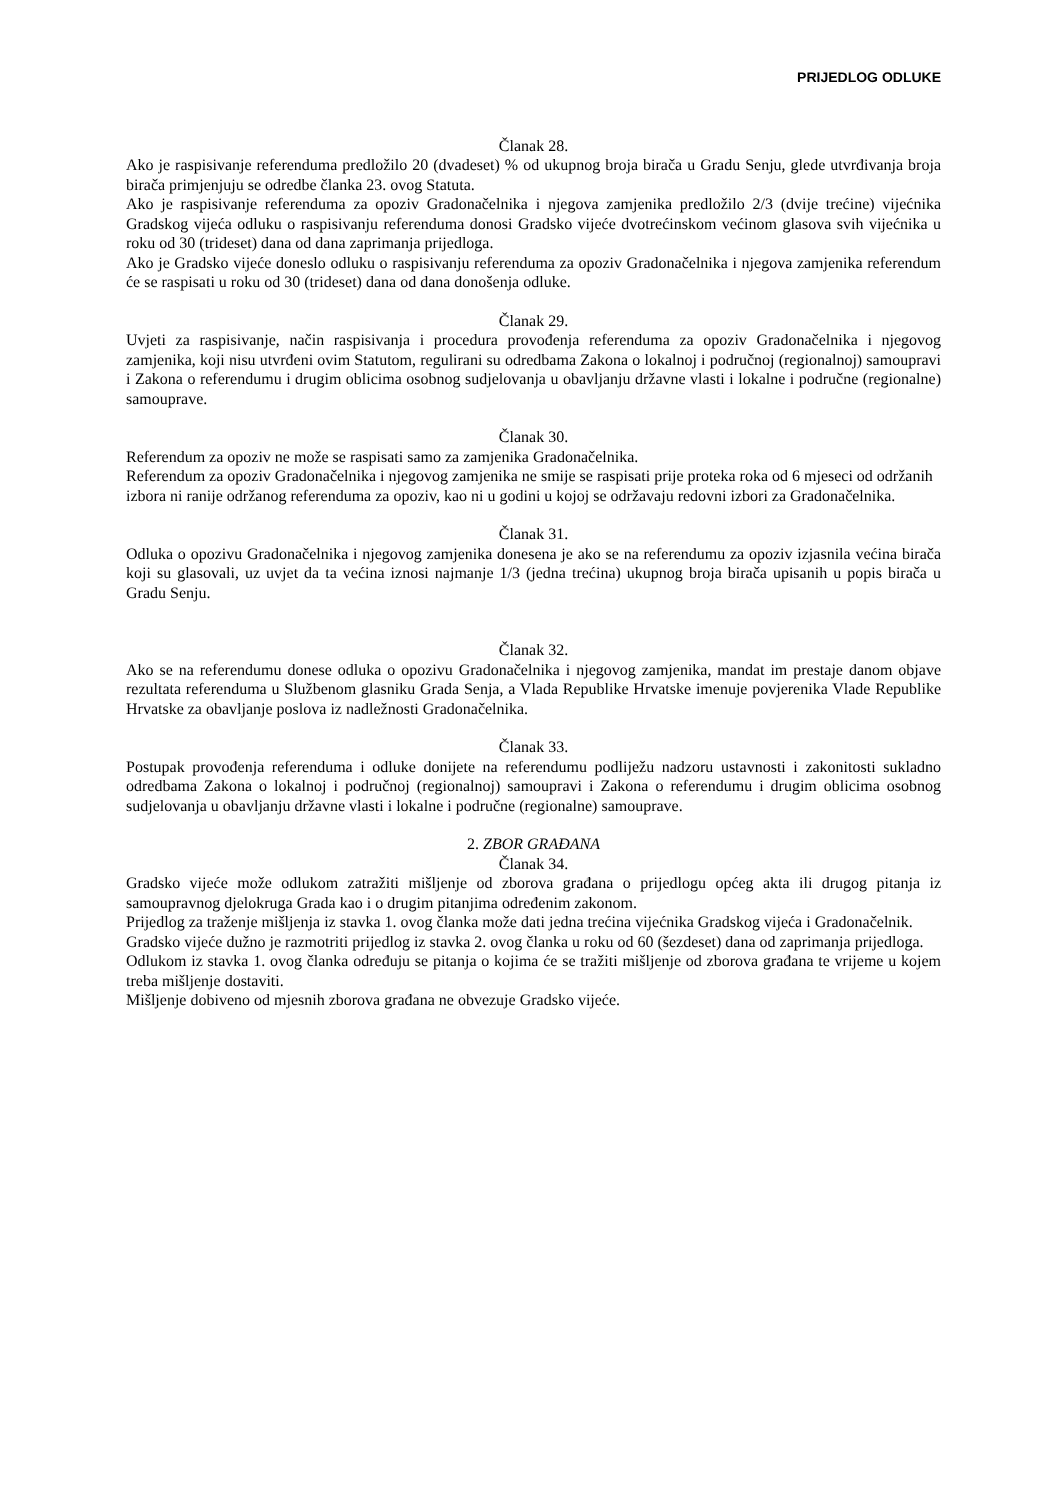PRIJEDLOG ODLUKE
Članak 28.
Ako je raspisivanje referenduma predložilo 20 (dvadeset) % od ukupnog broja birača u Gradu Senju, glede utvrđivanja broja birača primjenjuju se odredbe članka 23. ovog Statuta.
Ako je raspisivanje referenduma za opoziv Gradonačelnika i njegova zamjenika predložilo 2/3 (dvije trećine) vijećnika Gradskog vijeća odluku o raspisivanju referenduma donosi Gradsko vijeće dvotrećinskom većinom glasova svih vijećnika u roku od 30 (trideset) dana od dana zaprimanja prijedloga.
Ako je Gradsko vijeće doneslo odluku o raspisivanju referenduma za opoziv Gradonačelnika i njegova zamjenika referendum će se raspisati u roku od 30 (trideset) dana od dana donošenja odluke.
Članak 29.
Uvjeti za raspisivanje, način raspisivanja i procedura provođenja referenduma za opoziv Gradonačelnika i njegovog zamjenika, koji nisu utvrđeni ovim Statutom, regulirani su odredbama Zakona o lokalnoj i područnoj (regionalnoj) samoupravi i Zakona o referendumu i drugim oblicima osobnog sudjelovanja u obavljanju državne vlasti i lokalne i područne (regionalne) samouprave.
Članak 30.
Referendum za opoziv ne može se raspisati samo za zamjenika Gradonačelnika.
Referendum za opoziv Gradonačelnika i njegovog zamjenika ne smije se raspisati prije proteka roka od 6 mjeseci od održanih izbora ni ranije održanog referenduma za opoziv, kao ni u godini u kojoj se održavaju redovni izbori za Gradonačelnika.
Članak 31.
Odluka o opozivu Gradonačelnika i njegovog zamjenika donesena je ako se na referendumu za opoziv izjasnila većina birača koji su glasovali, uz uvjet da ta većina iznosi najmanje 1/3 (jedna trećina) ukupnog broja birača upisanih u popis birača u Gradu Senju.
Članak 32.
Ako se na referendumu donese odluka o opozivu Gradonačelnika i njegovog zamjenika, mandat im prestaje danom objave rezultata referenduma u Službenom glasniku Grada Senja, a Vlada Republike Hrvatske imenuje povjerenika Vlade Republike Hrvatske za obavljanje poslova iz nadležnosti Gradonačelnika.
Članak 33.
Postupak provođenja referenduma i odluke donijete na referendumu podliježu nadzoru ustavnosti i zakonitosti sukladno odredbama Zakona o lokalnoj i područnoj (regionalnoj) samoupravi i Zakona o referendumu i drugim oblicima osobnog sudjelovanja u obavljanju državne vlasti i lokalne i područne (regionalne) samouprave.
2. ZBOR GRAĐANA
Članak 34.
Gradsko vijeće može odlukom zatražiti mišljenje od zborova građana o prijedlogu općeg akta ili drugog pitanja iz samoupravnog djelokruga Grada kao i o drugim pitanjima određenim zakonom.
Prijedlog za traženje mišljenja iz stavka 1. ovog članka može dati jedna trećina vijećnika Gradskog vijeća i Gradonačelnik.
Gradsko vijeće dužno je razmotriti prijedlog iz stavka 2. ovog članka u roku od 60 (šezdeset) dana od zaprimanja prijedloga.
Odlukom iz stavka 1. ovog članka određuju se pitanja o kojima će se tražiti mišljenje od zborova građana te vrijeme u kojem treba mišljenje dostaviti.
Mišljenje dobiveno od mjesnih zborova građana ne obvezuje Gradsko vijeće.